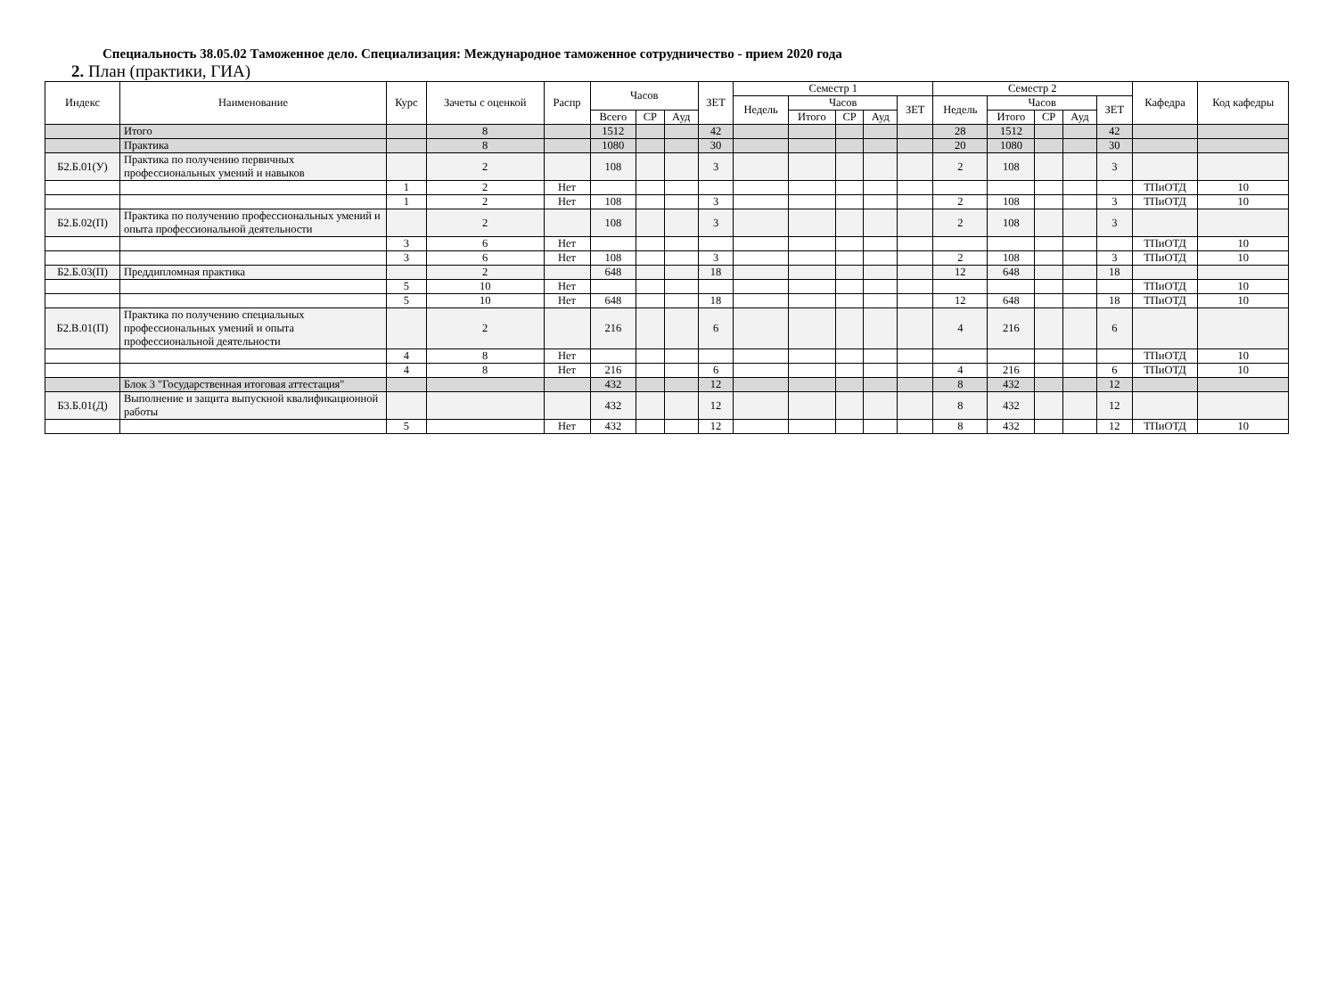Специальность 38.05.02 Таможенное дело. Специализация: Международное таможенное сотрудничество - прием 2020 года
2. План (практики, ГИА)
| Индекс | Наименование | Курс | Зачеты с оценкой | Распр | Часов | | | ЗЕТ | Семестр 1 | | | | | Семестр 2 | | | | | Кафедра | Код кафедры |
| --- | --- | --- | --- | --- | --- | --- | --- | --- | --- | --- | --- | --- | --- | --- | --- | --- | --- | --- | --- | --- |
| | | | | | | | | | Недель | Часов | | | ЗЕТ | Недель | Часов | | | ЗЕТ | | |
| | | | | | Всего | СР | Ауд | | | Итого | СР | Ауд | | | Итого | СР | Ауд | | | |
| | Итого | | 8 | | 1512 | | | 42 | | | | | | 28 | 1512 | | | 42 | | |
| | Практика | | 8 | | 1080 | | | 30 | | | | | | 20 | 1080 | | | 30 | | |
| Б2.Б.01(У) | Практика по получению первичных профессиональных умений и навыков | | 2 | | 108 | | | 3 | | | | | | 2 | 108 | | | 3 | | |
| | | 1 | 2 | Нет | | | | | | | | | | | | | | | ТПиОТД | 10 |
| | | 1 | 2 | Нет | 108 | | | 3 | | | | | | 2 | 108 | | | 3 | ТПиОТД | 10 |
| Б2.Б.02(П) | Практика по получению профессиональных умений и опыта профессиональной деятельности | | 2 | | 108 | | | 3 | | | | | | 2 | 108 | | | 3 | | |
| | | 3 | 6 | Нет | | | | | | | | | | | | | | | ТПиОТД | 10 |
| | | 3 | 6 | Нет | 108 | | | 3 | | | | | | 2 | 108 | | | 3 | ТПиОТД | 10 |
| Б2.Б.03(П) | Преддипломная практика | | 2 | | 648 | | | 18 | | | | | | 12 | 648 | | | 18 | | |
| | | 5 | 10 | Нет | | | | | | | | | | | | | | | ТПиОТД | 10 |
| | | 5 | 10 | Нет | 648 | | | 18 | | | | | | 12 | 648 | | | 18 | ТПиОТД | 10 |
| Б2.В.01(П) | Практика по получению специальных профессиональных умений и опыта профессиональной деятельности | | 2 | | 216 | | | 6 | | | | | | 4 | 216 | | | 6 | | |
| | | 4 | 8 | Нет | | | | | | | | | | | | | | | ТПиОТД | 10 |
| | | 4 | 8 | Нет | 216 | | | 6 | | | | | | 4 | 216 | | | 6 | ТПиОТД | 10 |
| | Блок 3 "Государственная итоговая аттестация" | | | | 432 | | | 12 | | | | | | 8 | 432 | | | 12 | | |
| Б3.Б.01(Д) | Выполнение и защита выпускной квалификационной работы | | | | 432 | | | 12 | | | | | | 8 | 432 | | | 12 | | |
| | | 5 | | Нет | 432 | | | 12 | | | | | | 8 | 432 | | | 12 | ТПиОТД | 10 |